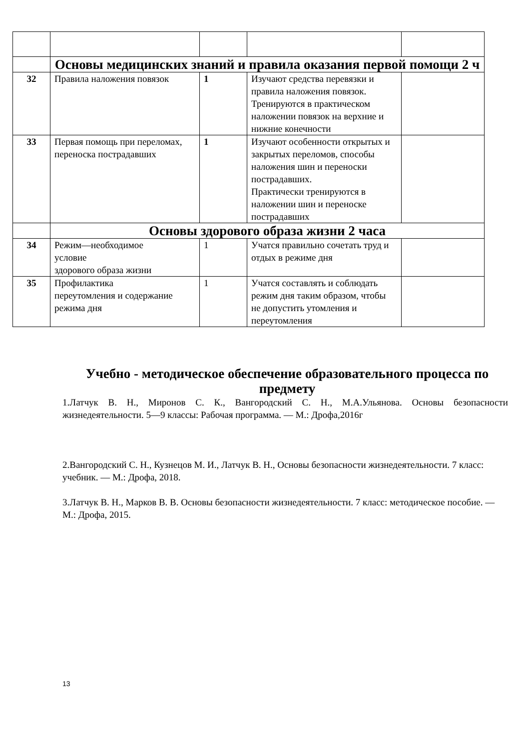| | Основы медицинских знаний и правила оказания первой помощи 2 ч | | | |
| 32 | Правила наложения повязок | 1 | Изучают средства перевязки и правила наложения повязок. Тренируются в практическом наложении повязок на верхние и нижние конечности | |
| 33 | Первая помощь при переломах, переноска пострадавших | 1 | Изучают особенности открытых и закрытых переломов, способы наложения шин и переноски пострадавших. Практически тренируются в наложении шин и переноске пострадавших | |
| | Основы здорового образа жизни 2 часа | | | |
| 34 | Режим—необходимое условие здорового образа жизни | 1 | Учатся правильно сочетать труд и отдых в режиме дня | |
| 35 | Профилактика переутомления и содержание режима дня | 1 | Учатся составлять и соблюдать режим дня таким образом, чтобы не допустить утомления и переутомления | |
Учебно - методическое обеспечение образовательного процесса по предмету
1.Латчук В. Н., Миронов С. К., Вангородский С. Н., М.А.Ульянова. Основы безопасности жизнедеятельности. 5—9 классы: Рабочая программа. — М.: Дрофа,2016г
2.Вангородский С. Н., Кузнецов М. И., Латчук В. Н., Основы безопасности жизнедеятельности. 7 класс: учебник. — М.: Дрофа, 2018.
3.Латчук В. Н., Марков В. В. Основы безопасности жизнедеятельности. 7 класс: методическое пособие. — М.: Дрофа, 2015.
13